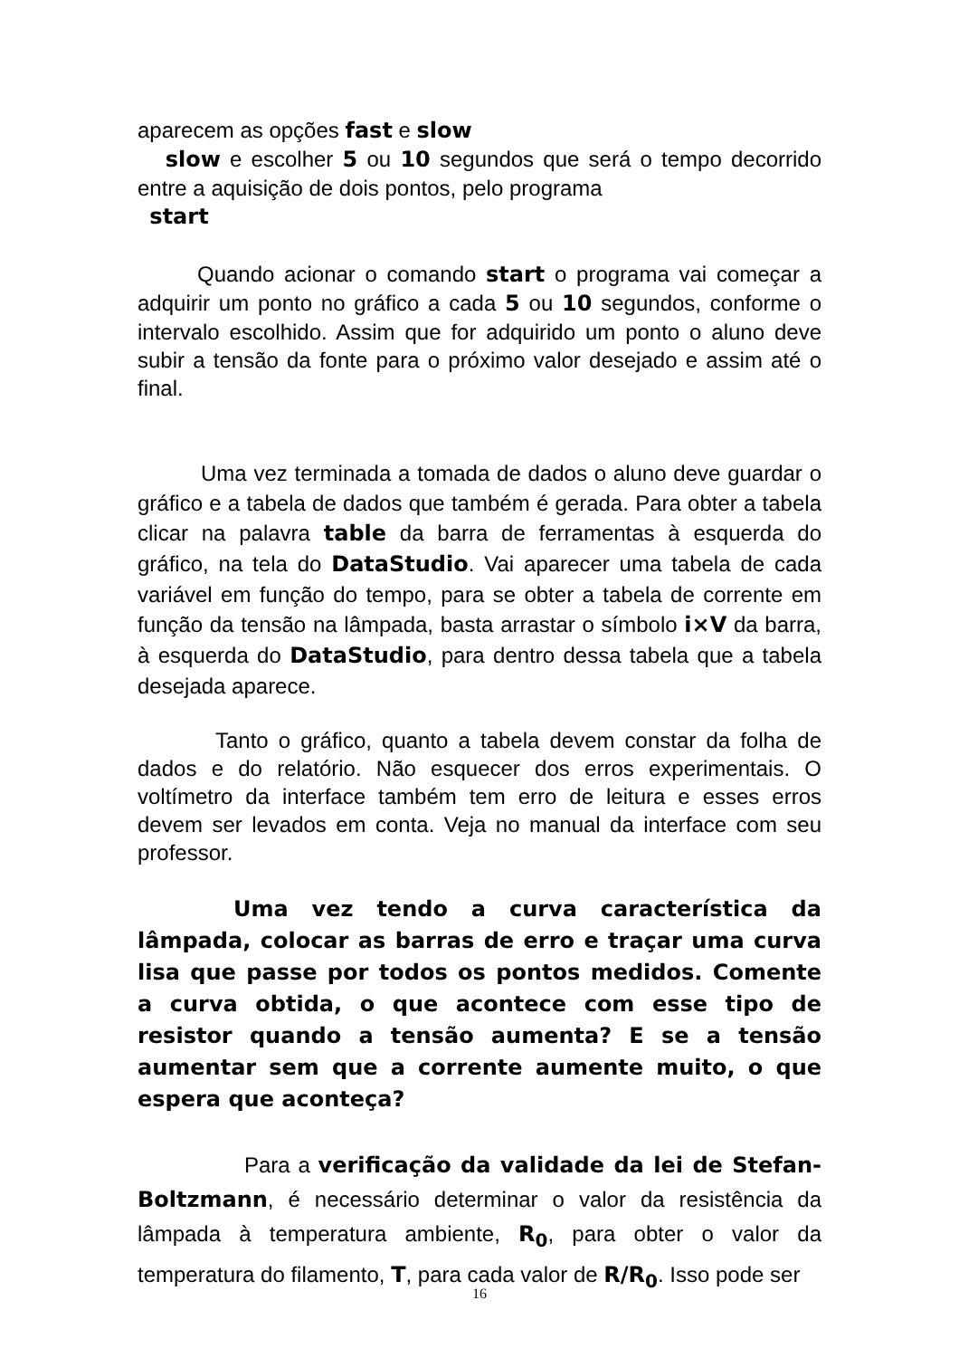aparecem as opções fast e slow
slow e escolher 5 ou 10 segundos que será o tempo decorrido entre a aquisição de dois pontos, pelo programa
start
Quando acionar o comando start o programa vai começar a adquirir um ponto no gráfico a cada 5 ou 10 segundos, conforme o intervalo escolhido. Assim que for adquirido um ponto o aluno deve subir a tensão da fonte para o próximo valor desejado e assim até o final.
Uma vez terminada a tomada de dados o aluno deve guardar o gráfico e a tabela de dados que também é gerada. Para obter a tabela clicar na palavra table da barra de ferramentas à esquerda do gráfico, na tela do DataStudio. Vai aparecer uma tabela de cada variável em função do tempo, para se obter a tabela de corrente em função da tensão na lâmpada, basta arrastar o símbolo i×V da barra, à esquerda do DataStudio, para dentro dessa tabela que a tabela desejada aparece.
Tanto o gráfico, quanto a tabela devem constar da folha de dados e do relatório. Não esquecer dos erros experimentais. O voltímetro da interface também tem erro de leitura e esses erros devem ser levados em conta. Veja no manual da interface com seu professor.
Uma vez tendo a curva característica da lâmpada, colocar as barras de erro e traçar uma curva lisa que passe por todos os pontos medidos. Comente a curva obtida, o que acontece com esse tipo de resistor quando a tensão aumenta? E se a tensão aumentar sem que a corrente aumente muito, o que espera que aconteça?
Para a verificação da validade da lei de Stefan-Boltzmann, é necessário determinar o valor da resistência da lâmpada à temperatura ambiente, R<sub>0</sub>, para obter o valor da temperatura do filamento, T, para cada valor de R/R<sub>0</sub>. Isso pode ser
16